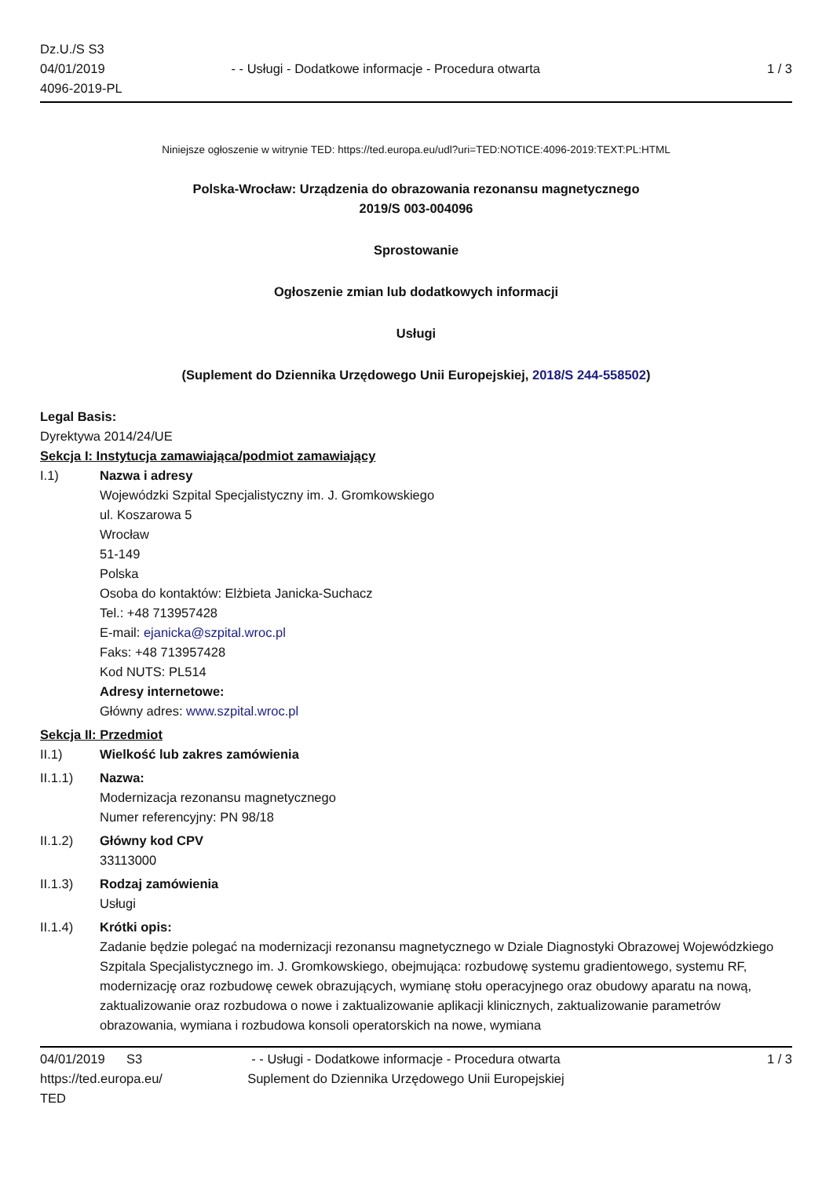Dz.U./S S3
04/01/2019
4096-2019-PL
- - Usługi - Dodatkowe informacje - Procedura otwarta
1 / 3
Niniejsze ogłoszenie w witrynie TED: https://ted.europa.eu/udl?uri=TED:NOTICE:4096-2019:TEXT:PL:HTML
Polska-Wrocław: Urządzenia do obrazowania rezonansu magnetycznego
2019/S 003-004096
Sprostowanie
Ogłoszenie zmian lub dodatkowych informacji
Usługi
(Suplement do Dziennika Urzędowego Unii Europejskiej, 2018/S 244-558502)
Legal Basis:
Dyrektywa 2014/24/UE
Sekcja I: Instytucja zamawiająca/podmiot zamawiający
I.1) Nazwa i adresy
Wojewódzki Szpital Specjalistyczny im. J. Gromkowskiego
ul. Koszarowa 5
Wrocław
51-149
Polska
Osoba do kontaktów: Elżbieta Janicka-Suchacz
Tel.: +48 713957428
E-mail: ejanicka@szpital.wroc.pl
Faks: +48 713957428
Kod NUTS: PL514
Adresy internetowe:
Główny adres: www.szpital.wroc.pl
Sekcja II: Przedmiot
II.1) Wielkość lub zakres zamówienia
II.1.1) Nazwa:
Modernizacja rezonansu magnetycznego
Numer referencyjny: PN 98/18
II.1.2) Główny kod CPV
33113000
II.1.3) Rodzaj zamówienia
Usługi
II.1.4) Krótki opis:
Zadanie będzie polegać na modernizacji rezonansu magnetycznego w Dziale Diagnostyki Obrazowej Wojewódzkiego Szpitala Specjalistycznego im. J. Gromkowskiego, obejmująca: rozbudowę systemu gradientowego, systemu RF, modernizację oraz rozbudowę cewek obrazujących, wymianę stołu operacyjnego oraz obudowy aparatu na nową, zaktualizowanie oraz rozbudowa o nowe i zaktualizowanie aplikacji klinicznych, zaktualizowanie parametrów obrazowania, wymiana i rozbudowa konsoli operatorskich na nowe, wymiana
04/01/2019 S3
https://ted.europa.eu/
TED
- - Usługi - Dodatkowe informacje - Procedura otwarta
Suplement do Dziennika Urzędowego Unii Europejskiej
1 / 3